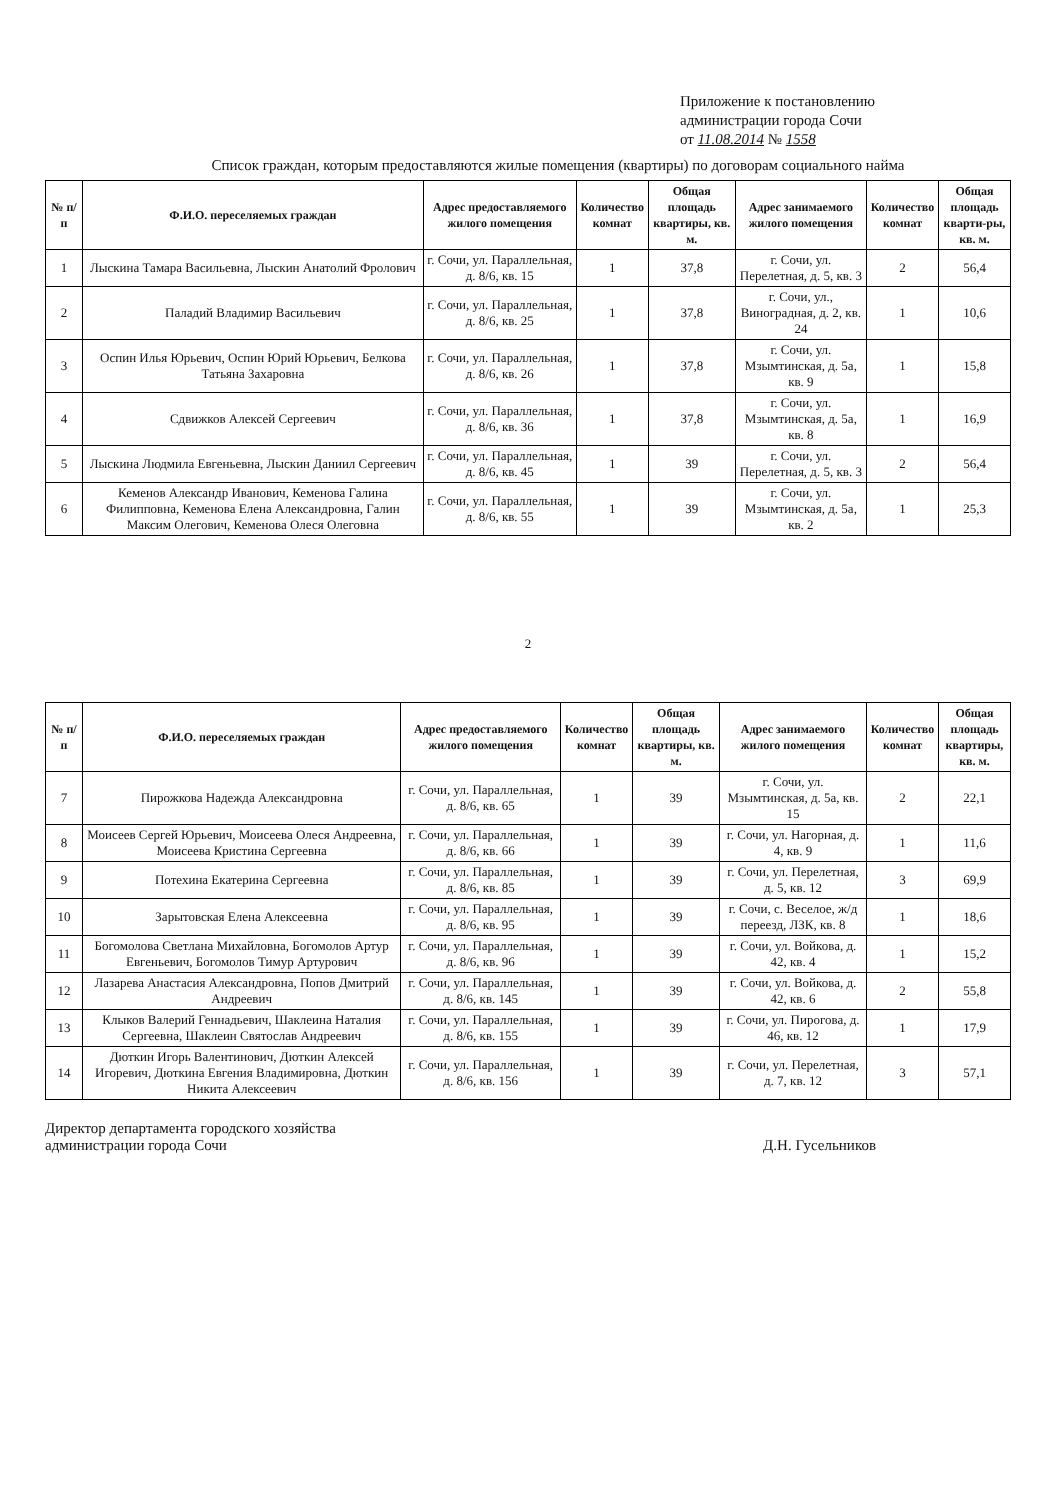Приложение к постановлению
администрации города Сочи
от 11.08.2014 № 1558
Список граждан, которым предоставляются жилые помещения (квартиры) по договорам социального найма
| № п/п | Ф.И.О. переселяемых граждан | Адрес предоставляемого жилого помещения | Количество комнат | Общая площадь квартиры, кв. м. | Адрес занимаемого жилого помещения | Количество комнат | Общая площадь кварти-ры, кв. м. |
| --- | --- | --- | --- | --- | --- | --- | --- |
| 1 | Лыскина Тамара Васильевна, Лыскин Анатолий Фролович | г. Сочи, ул. Параллельная, д. 8/6, кв. 15 | 1 | 37,8 | г. Сочи, ул. Перелетная, д. 5, кв. 3 | 2 | 56,4 |
| 2 | Паладий Владимир Васильевич | г. Сочи, ул. Параллельная, д. 8/6, кв. 25 | 1 | 37,8 | г. Сочи, ул., Виноградная, д. 2, кв. 24 | 1 | 10,6 |
| 3 | Оспин Илья Юрьевич, Оспин Юрий Юрьевич, Белкова Татьяна Захаровна | г. Сочи, ул. Параллельная, д. 8/6, кв. 26 | 1 | 37,8 | г. Сочи, ул. Мзымтинская, д. 5а, кв. 9 | 1 | 15,8 |
| 4 | Сдвижков Алексей Сергеевич | г. Сочи, ул. Параллельная, д. 8/6, кв. 36 | 1 | 37,8 | г. Сочи, ул. Мзымтинская, д. 5а, кв. 8 | 1 | 16,9 |
| 5 | Лыскина Людмила Евгеньевна, Лыскин Даниил Сергеевич | г. Сочи, ул. Параллельная, д. 8/6, кв. 45 | 1 | 39 | г. Сочи, ул. Перелетная, д. 5, кв. 3 | 2 | 56,4 |
| 6 | Кеменов Александр Иванович, Кеменова Галина Филипповна, Кеменова Елена Александровна, Галин Максим Олегович, Кеменова Олеся Олеговна | г. Сочи, ул. Параллельная, д. 8/6, кв. 55 | 1 | 39 | г. Сочи, ул. Мзымтинская, д. 5а, кв. 2 | 1 | 25,3 |
2
| № п/п | Ф.И.О. переселяемых граждан | Адрес предоставляемого жилого помещения | Количество комнат | Общая площадь квартиры, кв. м. | Адрес занимаемого жилого помещения | Количество комнат | Общая площадь квартиры, кв. м. |
| --- | --- | --- | --- | --- | --- | --- | --- |
| 7 | Пирожкова Надежда Александровна | г. Сочи, ул. Параллельная, д. 8/6, кв. 65 | 1 | 39 | г. Сочи, ул. Мзымтинская, д. 5а, кв. 15 | 2 | 22,1 |
| 8 | Моисеев Сергей Юрьевич, Моисеева Олеся Андреевна, Моисеева Кристина Сергеевна | г. Сочи, ул. Параллельная, д. 8/6, кв. 66 | 1 | 39 | г. Сочи, ул. Нагорная, д. 4, кв. 9 | 1 | 11,6 |
| 9 | Потехина Екатерина Сергеевна | г. Сочи, ул. Параллельная, д. 8/6, кв. 85 | 1 | 39 | г. Сочи, ул. Перелетная, д. 5, кв. 12 | 3 | 69,9 |
| 10 | Зарытовская Елена Алексеевна | г. Сочи, ул. Параллельная, д. 8/6, кв. 95 | 1 | 39 | г. Сочи, с. Веселое, ж/д переезд, ЛЗК, кв. 8 | 1 | 18,6 |
| 11 | Богомолова Светлана Михайловна, Богомолов Артур Евгеньевич, Богомолов Тимур Артурович | г. Сочи, ул. Параллельная, д. 8/6, кв. 96 | 1 | 39 | г. Сочи, ул. Войкова, д. 42, кв. 4 | 1 | 15,2 |
| 12 | Лазарева Анастасия Александровна, Попов Дмитрий Андреевич | г. Сочи, ул. Параллельная, д. 8/6, кв. 145 | 1 | 39 | г. Сочи, ул. Войкова, д. 42, кв. 6 | 2 | 55,8 |
| 13 | Клыков Валерий Геннадьевич, Шаклеина Наталия Сергеевна, Шаклеин Святослав Андреевич | г. Сочи, ул. Параллельная, д. 8/6, кв. 155 | 1 | 39 | г. Сочи, ул. Пирогова, д. 46, кв. 12 | 1 | 17,9 |
| 14 | Дюткин Игорь Валентинович, Дюткин Алексей Игоревич, Дюткина Евгения Владимировна, Дюткин Никита Алексеевич | г. Сочи, ул. Параллельная, д. 8/6, кв. 156 | 1 | 39 | г. Сочи, ул. Перелетная, д. 7, кв. 12 | 3 | 57,1 |
Директор департамента городского хозяйства
администрации города Сочи
Д.Н. Гусельников